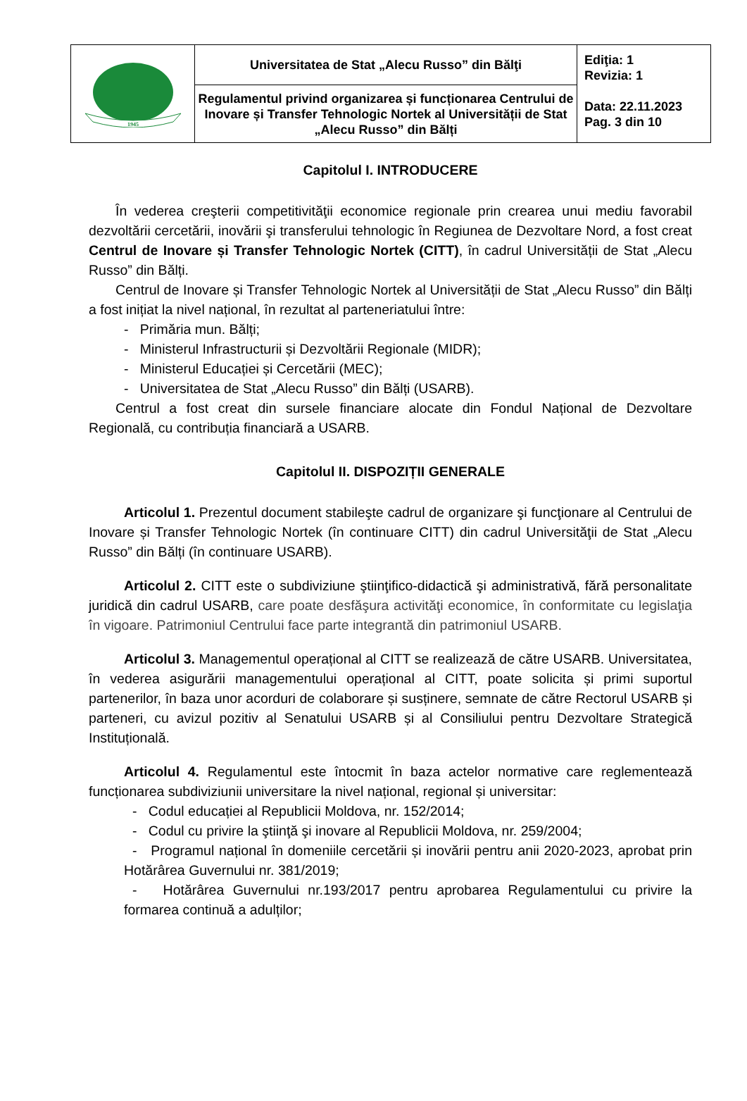| 1945 | Universitatea de Stat „Alecu Russo” din Bălţi | Ediţia: 1 Revizia: 1 Data: 22.11.2023 Pag. 3 din 10 |
| | Regulamentul privind organizarea și funcționarea Centrului de Inovare și Transfer Tehnologic Nortek al Universității de Stat „Alecu Russo” din Bălți | |
Capitolul I. INTRODUCERE
În vederea creşterii competitivităţii economice regionale prin crearea unui mediu favorabil dezvoltării cercetării, inovării şi transferului tehnologic în Regiunea de Dezvoltare Nord, a fost creat Centrul de Inovare și Transfer Tehnologic Nortek (CITT), în cadrul Universității de Stat „Alecu Russo” din Bălți.
Centrul de Inovare și Transfer Tehnologic Nortek al Universității de Stat „Alecu Russo” din Bălți a fost inițiat la nivel național, în rezultat al parteneriatului între:
- Primăria mun. Bălți;
- Ministerul Infrastructurii și Dezvoltării Regionale (MIDR);
- Ministerul Educației și Cercetării (MEC);
- Universitatea de Stat „Alecu Russo” din Bălți (USARB).
Centrul a fost creat din sursele financiare alocate din Fondul Național de Dezvoltare Regională, cu contribuția financiară a USARB.
Capitolul II. DISPOZIȚII GENERALE
Articolul 1. Prezentul document stabileşte cadrul de organizare şi funcţionare al Centrului de Inovare și Transfer Tehnologic Nortek (în continuare CITT) din cadrul Universităţii de Stat „Alecu Russo” din Bălți (în continuare USARB).
Articolul 2. CITT este o subdiviziune ştiinţifico-didactică şi administrativă, fără personalitate juridică din cadrul USARB, care poate desfăşura activităţi economice, în conformitate cu legislaţia în vigoare. Patrimoniul Centrului face parte integrantă din patrimoniul USARB.
Articolul 3. Managementul operațional al CITT se realizează de către USARB. Universitatea, în vederea asigurării managementului operațional al CITT, poate solicita și primi suportul partenerilor, în baza unor acorduri de colaborare și susținere, semnate de către Rectorul USARB și parteneri, cu avizul pozitiv al Senatului USARB și al Consiliului pentru Dezvoltare Strategică Instituțională.
Articolul 4. Regulamentul este întocmit în baza actelor normative care reglementează funcționarea subdiviziunii universitare la nivel național, regional și universitar:
- Codul educației al Republicii Moldova, nr. 152/2014;
- Codul cu privire la ştiinţă şi inovare al Republicii Moldova, nr. 259/2004;
- Programul național în domeniile cercetării și inovării pentru anii 2020-2023, aprobat prin Hotărârea Guvernului nr. 381/2019;
- Hotărârea Guvernului nr.193/2017 pentru aprobarea Regulamentului cu privire la formarea continuă a adulților;